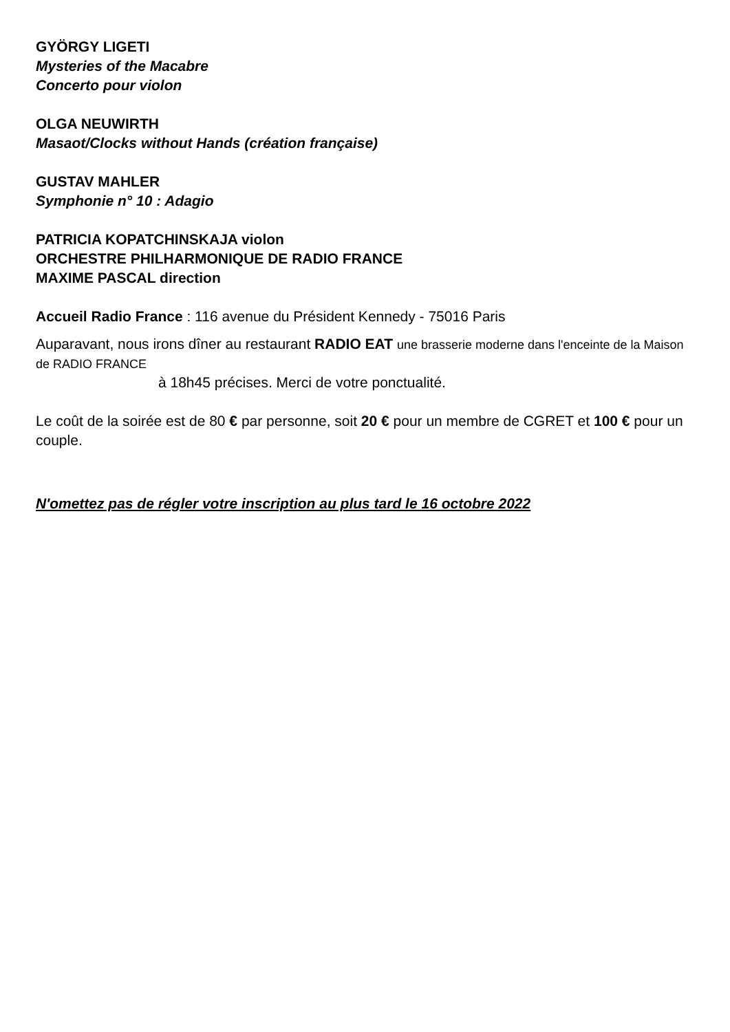GYÖRGY LIGETI
Mysteries of the Macabre
Concerto pour violon
OLGA NEUWIRTH
Masaot/Clocks without Hands (création française)
GUSTAV MAHLER
Symphonie n° 10 : Adagio
PATRICIA KOPATCHINSKAJA violon
ORCHESTRE PHILHARMONIQUE DE RADIO FRANCE
MAXIME PASCAL direction
Accueil Radio France : 116 avenue du Président Kennedy - 75016 Paris
Auparavant, nous irons dîner au restaurant RADIO EAT une brasserie moderne dans l'enceinte de la Maison de RADIO FRANCE
à 18h45 précises. Merci de votre ponctualité.
Le coût de la soirée est de 80 € par personne, soit 20 € pour un membre de CGRET et 100 € pour un couple.
N'omettez pas de régler votre inscription au plus tard le 16 octobre 2022